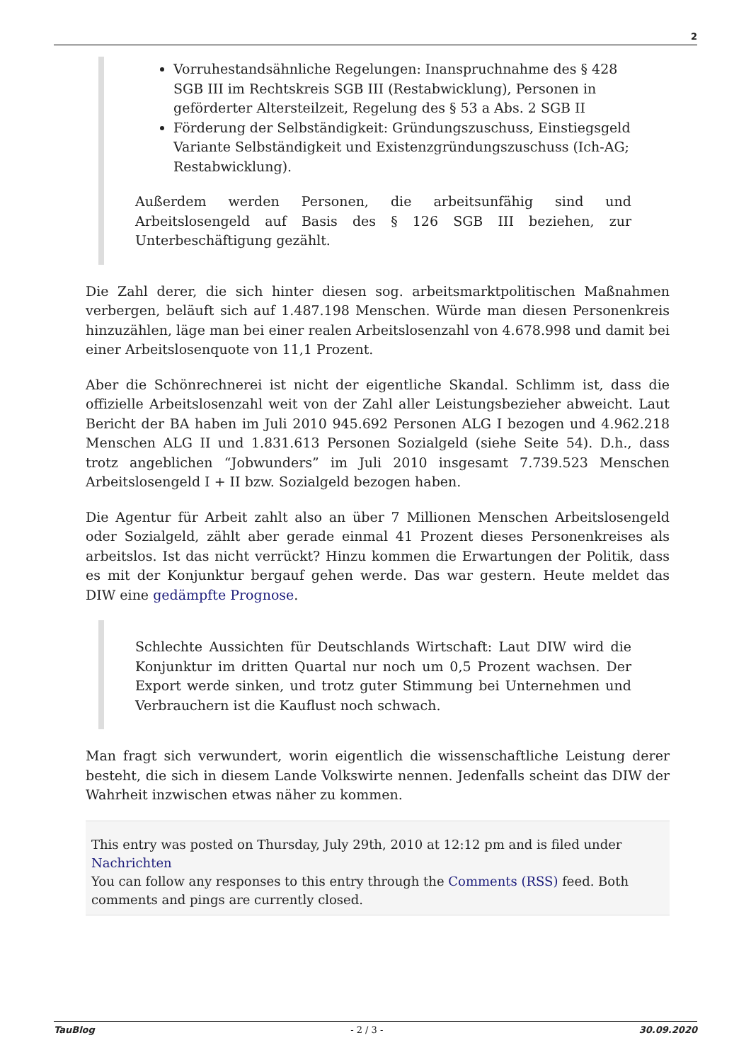2
Vorruhestandsähnliche Regelungen: Inanspruchnahme des § 428 SGB III im Rechtskreis SGB III (Restabwicklung), Personen in geförderter Altersteilzeit, Regelung des § 53 a Abs. 2 SGB II
Förderung der Selbständigkeit: Gründungszuschuss, Einstiegsgeld Variante Selbständigkeit und Existenzgründungszuschuss (Ich-AG; Restabwicklung).
Außerdem werden Personen, die arbeitsunfähig sind und Arbeitslosengeld auf Basis des § 126 SGB III beziehen, zur Unterbeschäftigung gezählt.
Die Zahl derer, die sich hinter diesen sog. arbeitsmarktpolitischen Maßnahmen verbergen, beläuft sich auf 1.487.198 Menschen. Würde man diesen Personenkreis hinzuzählen, läge man bei einer realen Arbeitslosenzahl von 4.678.998 und damit bei einer Arbeitslosenquote von 11,1 Prozent.
Aber die Schönrechnerei ist nicht der eigentliche Skandal. Schlimm ist, dass die offizielle Arbeitslosenzahl weit von der Zahl aller Leistungsbezieher abweicht. Laut Bericht der BA haben im Juli 2010 945.692 Personen ALG I bezogen und 4.962.218 Menschen ALG II und 1.831.613 Personen Sozialgeld (siehe Seite 54). D.h., dass trotz angeblichen “Jobwunders” im Juli 2010 insgesamt 7.739.523 Menschen Arbeitslosengeld I + II bzw. Sozialgeld bezogen haben.
Die Agentur für Arbeit zahlt also an über 7 Millionen Menschen Arbeitslosengeld oder Sozialgeld, zählt aber gerade einmal 41 Prozent dieses Personenkreises als arbeitslos. Ist das nicht verrückt? Hinzu kommen die Erwartungen der Politik, dass es mit der Konjunktur bergauf gehen werde. Das war gestern. Heute meldet das DIW eine gedämpfte Prognose.
Schlechte Aussichten für Deutschlands Wirtschaft: Laut DIW wird die Konjunktur im dritten Quartal nur noch um 0,5 Prozent wachsen. Der Export werde sinken, und trotz guter Stimmung bei Unternehmen und Verbrauchern ist die Kauflust noch schwach.
Man fragt sich verwundert, worin eigentlich die wissenschaftliche Leistung derer besteht, die sich in diesem Lande Volkswirte nennen. Jedenfalls scheint das DIW der Wahrheit inzwischen etwas näher zu kommen.
This entry was posted on Thursday, July 29th, 2010 at 12:12 pm and is filed under Nachrichten
You can follow any responses to this entry through the Comments (RSS) feed. Both comments and pings are currently closed.
TauBlog - 2 / 3 - 30.09.2020